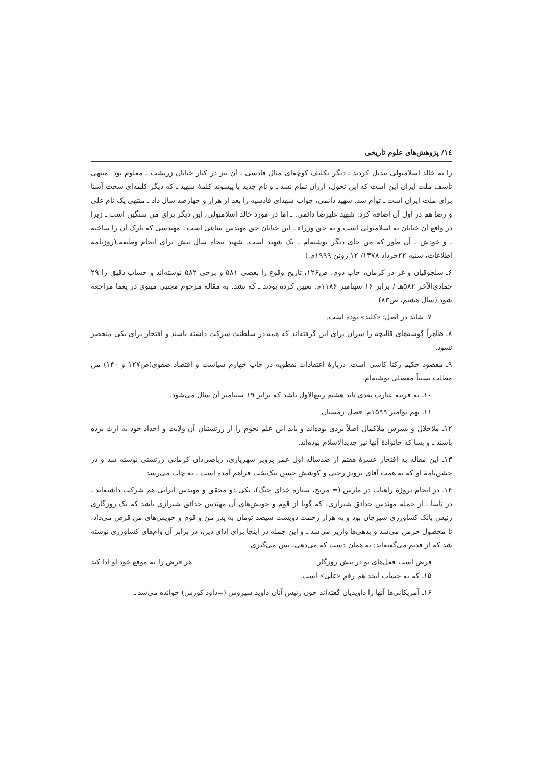١٤/ پژوهش‌های علوم تاریخی
را به خالد اسلامبولی تبدیل کردند ـ دیگر تکلیف کوچه‌ای مثال قادسی ـ آن نیز در کنار خیابان زرتشت ـ معلوم بود. منتهی تأسف ملت ایران این است که این تحول، ارزان تمام نشد ـ و نام جدید با پیشوند کلمهٔ شهید ـ که دیگر کلمه‌ای سخت آشنا برای ملت ایران است ـ توأم شد. شهید دائمی، جواب شهدای قادسیه را بعد از هزار و چهارصد سال داد ـ منتهی یک نام علی و رضا هم در اول آن اضافه کرد: شهید علیرضا دائمی. ـ اما در مورد خالد اسلامبولی، این دیگر برای من سنگین است ـ زیرا در واقع آن خیابان نه اسلامبولی است و نه حق وزراء ـ این خیابان حق مهندس ساعی است ـ مهندسی که پارک آن را ساخته ـ و خودش ـ آن طور که من جای دیگر نوشته‌ام ـ یک شهید است. شهید پنجاه سال پیش برای انجام وظیفه.(روزنامه اطلاعات، شنبه ۲۲خرداد ۱۳۷۸/ ۱۲ ژوئن ۱۹۹۹م.)
۶ـ سلجوقیان و غز در کرمان، چاپ دوم، ص۱۲۶، تاریخ وقوع را بعضی ۵۸۱ و برخی ۵۸۲ نوشته‌اند و حساب دقیق را ۲۹ جمادی‌الآخر ۵۸۲هـ / برابر ۱۶ سپتامبر ۱۱۸۶م. تعیین کرده بودند ـ که نشد. به مقاله مرحوم مجتبی مینوی در یغما مراجعه شود.(سال هشتم، ص۸۳)
۷ـ شاید در اصل؛ «کلند» بوده است.
۸ـ ظاهراً گوشه‌های قالیچه را سران برای این گرفته‌اند که همه در سلطنت شرکت داشته باشند و افتخار برای یکی منحصر نشود.
۹ـ مقصود حکیم رکنا کاشی است. دربارهٔ اعتقادات نقطویه در چاپ چهارم سیاست و اقتصاد صفوی(ص۱۲۷ و ۱۴۰) من مطلب نسبتاً مفصلی نوشته‌ام.
۱۰ـ به قرینه عبارت بعدی باید هشتم ربیع‌الاول باشد که برابر ۱۹ سپتامبر آن سال می‌شود.
۱۱ـ نهم نوامبر ۱۵۹۹م. فصل زمستان.
۱۲ـ ملاجلال و پسرش ملاکمال اصلاً یزدی بوده‌اند و باید این علم نجوم را از زرتشتیان آن ولایت و اجداد خود به ارث برده باشند ـ و بسا که خانوادهٔ آنها نیز جدیدالاسلام بوده‌اند.
۱۳ـ این مقاله به افتخار عشرهٔ هفتم از صدساله اول عمر پرویز شهریاری، ریاضی‌دان کرمانی زرتشتی نوشته شد و در جشن‌نامهٔ او که به همت آقای پرویز رجبی و کوشش حسن نیک‌بخت فراهم آمده است ـ به چاپ می‌رسد.
۱۴ـ در انجام پروژهٔ راهیاب در مارس (= مریخ، ستاره خدای جنگ)، یکی دو محقق و مهندس ایرانی هم شرکت داشته‌اند ـ در ناسا ـ از جمله مهندس حدائق شیرازی، که گویا از قوم و خویش‌های آن مهندس حدائق شیرازی باشد که یک روزگاری رئیس بانک کشاورزی سیرجان بود و به هزار زحمت دویست سیصد تومان به پدر من و قوم و خویش‌های من قرض می‌داد، تا محصول خرمن می‌شد و بدهی‌ها واریز می‌شد ـ و این جمله در اینجا برای ادای دین، در برابر آن وام‌های کشاورزی نوشته شد که از قدیم می‌گفته‌اند: به همان دست که می‌دهی، پس می‌گیری.
قرض است فعل‌های تو در پیش روزگار هر قرض را به موقع خود او ادا کند
۱۵ـ که به حساب ابجد هم رقم «علی» است.
۱۶ـ آمریکائی‌ها آنها را داویدیان گفته‌اند چون رئیس آنان داوید سیروس (=داود کورش) خوانده می‌شد ـ